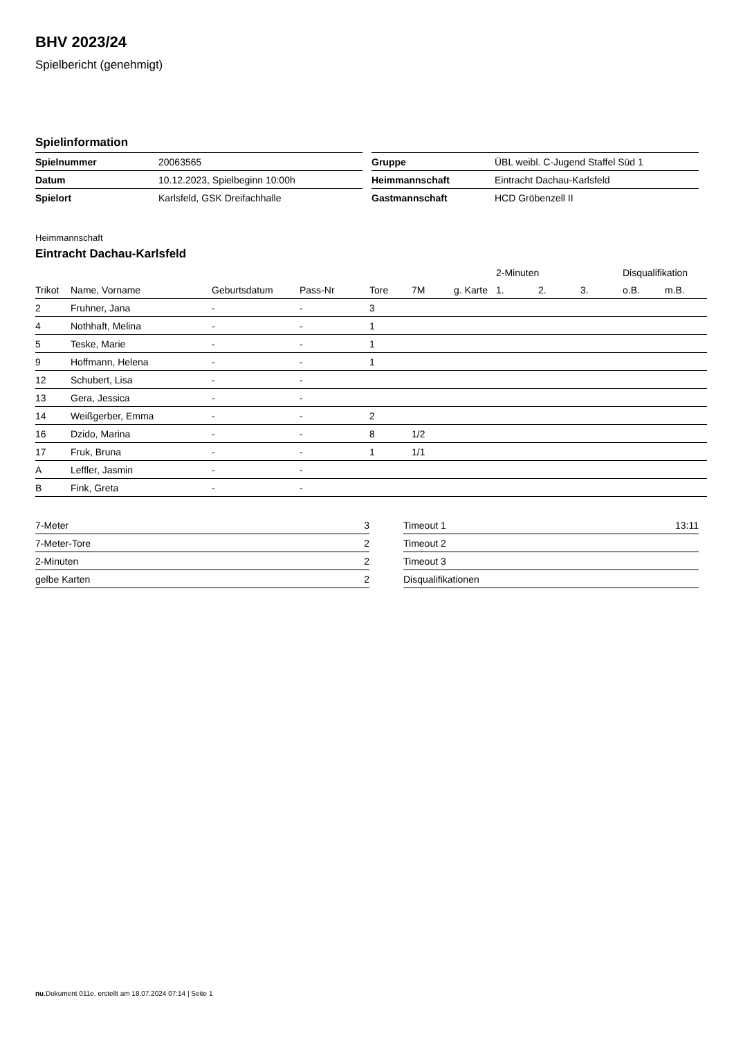BHV 2023/24
Spielbericht (genehmigt)
Spielinformation
| Spielnummer | 20063565 |
| Datum | 10.12.2023, Spielbeginn 10:00h |
| Spielort | Karlsfeld, GSK Dreifachhalle |
| Gruppe | ÜBL weibl. C-Jugend Staffel Süd 1 |
| Heimmannschaft | Eintracht Dachau-Karlsfeld |
| Gastmannschaft | HCD Gröbenzell II |
Heimmannschaft
Eintracht Dachau-Karlsfeld
| | | | | | | | 2-Minuten | | | Disqualifikation | |
| --- | --- | --- | --- | --- | --- | --- | --- | --- | --- | --- | --- |
| Trikot | Name, Vorname | Geburtsdatum | Pass-Nr | Tore | 7M | g. Karte | 1. | 2. | 3. | o.B. | m.B. |
| 2 | Fruhner, Jana | - | - | 3 | | | | | | | |
| 4 | Nothhaft, Melina | - | - | 1 | | | | | | | |
| 5 | Teske, Marie | - | - | 1 | | | | | | | |
| 9 | Hoffmann, Helena | - | - | 1 | | | | | | | |
| 12 | Schubert, Lisa | - | - | | | | | | | | |
| 13 | Gera, Jessica | - | - | | | | | | | | |
| 14 | Weißgerber, Emma | - | - | 2 | | | | | | | |
| 16 | Dzido, Marina | - | - | 8 | 1/2 | | | | | | |
| 17 | Fruk, Bruna | - | - | 1 | 1/1 | | | | | | |
| A | Leffler, Jasmin | - | - | | | | | | | | |
| B | Fink, Greta | - | - | | | | | | | | |
| 7-Meter | 3 |
| 7-Meter-Tore | 2 |
| 2-Minuten | 2 |
| gelbe Karten | 2 |
| Timeout 1 | 13:11 |
| Timeout 2 | |
| Timeout 3 | |
| Disqualifikationen | |
nu.Dokument 011e, erstellt am 18.07.2024 07:14 | Seite 1